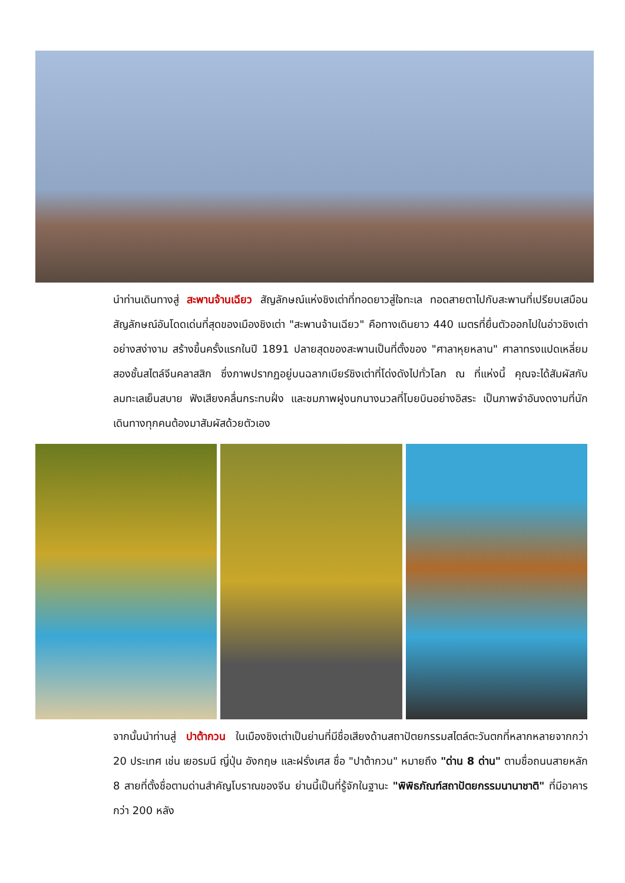นำท่านเดินทางสู่ สะพานจ้านเฉียว สัญลักษณ์แห่งชิงเต่าที่ทอดยาวสู่ใจทะเล ทอดสายตาไปกับสะพานที่เปรียบเสมือนสัญลักษณ์อันโดดเด่นที่สุดของเมืองชิงเต่า "สะพานจ้านเฉียว" คือทางเดินยาว 440 เมตรที่ยื่นตัวออกไปในอ่าวชิงเต่าอย่างสง่างาม สร้างขึ้นครั้งแรกในปี 1891 ปลายสุดของสะพานเป็นที่ตั้งของ "ศาลาหุยหลาน" ศาลาทรงแปดเหลี่ยมสองชั้นสไตล์จีนคลาสสิก ซึ่งภาพปรากฏอยู่บนฉลากเบียร์ชิงเต่าที่โด่งดังไปทั่วโลก ณ ที่แห่งนี้ คุณจะได้สัมผัสกับลมทะเลเย็นสบาย ฟังเสียงคลื่นกระทบฝั่ง และชมภาพฝูงนกนางนวลที่โบยบินอย่างอิสระ เป็นภาพจำอันงดงามที่นักเดินทางทุกคนต้องมาสัมผัสด้วยตัวเอง
จากนั้นนำท่านสู่ ปาต้ากวน ในเมืองชิงเต่าเป็นย่านที่มีชื่อเสียงด้านสถาปัตยกรรมสไตล์ตะวันตกที่หลากหลายจากกว่า 20 ประเทศ เช่น เยอรมนี ญี่ปุ่น อังกฤษ และฝรั่งเศส ชื่อ "ปาต้ากวน" หมายถึง "ด่าน 8 ด่าน" ตามชื่อถนนสายหลัก 8 สายที่ตั้งชื่อตามด่านสำคัญโบราณของจีน ย่านนี้เป็นที่รู้จักในฐานะ "พิพิธภัณฑ์สถาปัตยกรรมนานาชาติ" ที่มีอาคารกว่า 200 หลัง